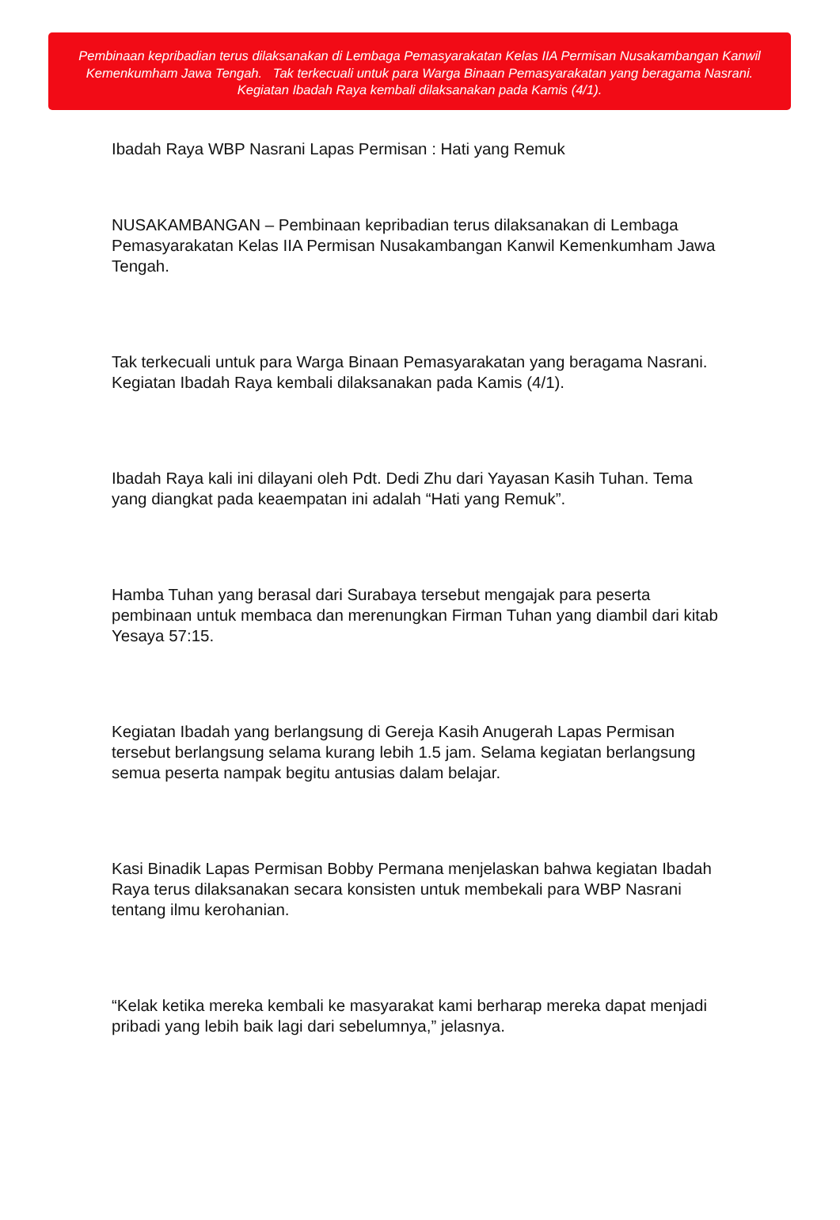Pembinaan kepribadian terus dilaksanakan di Lembaga Pemasyarakatan Kelas IIA Permisan Nusakambangan Kanwil Kemenkumham Jawa Tengah. Tak terkecuali untuk para Warga Binaan Pemasyarakatan yang beragama Nasrani. Kegiatan Ibadah Raya kembali dilaksanakan pada Kamis (4/1).
Ibadah Raya WBP Nasrani Lapas Permisan : Hati yang Remuk
NUSAKAMBANGAN – Pembinaan kepribadian terus dilaksanakan di Lembaga Pemasyarakatan Kelas IIA Permisan Nusakambangan Kanwil Kemenkumham Jawa Tengah.
Tak terkecuali untuk para Warga Binaan Pemasyarakatan yang beragama Nasrani. Kegiatan Ibadah Raya kembali dilaksanakan pada Kamis (4/1).
Ibadah Raya kali ini dilayani oleh Pdt. Dedi Zhu dari Yayasan Kasih Tuhan. Tema yang diangkat pada keaempatan ini adalah “Hati yang Remuk”.
Hamba Tuhan yang berasal dari Surabaya tersebut mengajak para peserta pembinaan untuk membaca dan merenungkan Firman Tuhan yang diambil dari kitab Yesaya 57:15.
Kegiatan Ibadah yang berlangsung di Gereja Kasih Anugerah Lapas Permisan tersebut berlangsung selama kurang lebih 1.5 jam. Selama kegiatan berlangsung semua peserta nampak begitu antusias dalam belajar.
Kasi Binadik Lapas Permisan Bobby Permana menjelaskan bahwa kegiatan Ibadah Raya terus dilaksanakan secara konsisten untuk membekali para WBP Nasrani tentang ilmu kerohanian.
“Kelak ketika mereka kembali ke masyarakat kami berharap mereka dapat menjadi pribadi yang lebih baik lagi dari sebelumnya,” jelasnya.